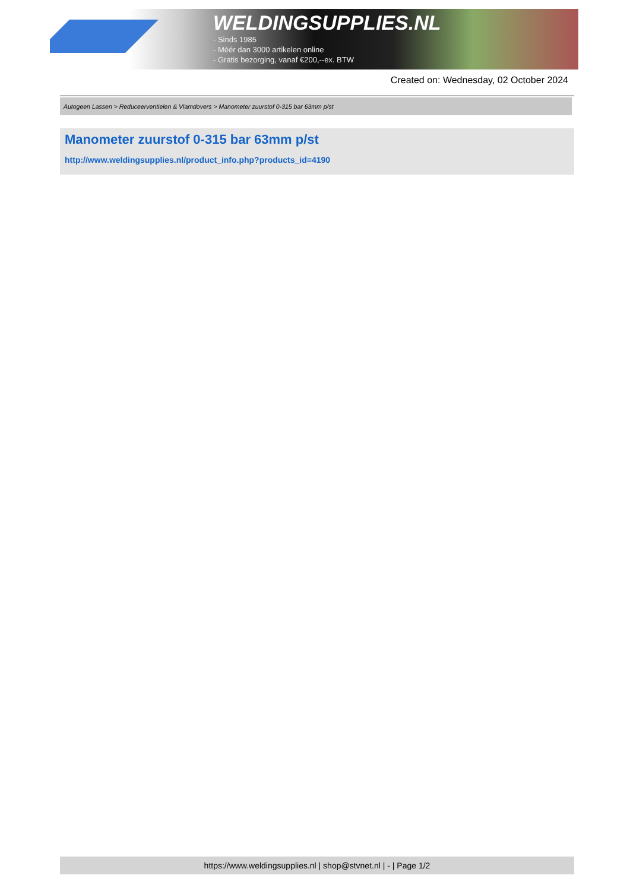WELDINGSUPPLIES.NL
- Sinds 1985
- Méér dan 3000 artikelen online
- Gratis bezorging, vanaf €200,--ex. BTW
Created on: Wednesday, 02 October 2024
Autogeen Lassen > Reduceerventielen & Vlamdovers > Manometer zuurstof 0-315 bar 63mm p/st
Manometer zuurstof 0-315 bar 63mm p/st
http://www.weldingsupplies.nl/product_info.php?products_id=4190
https://www.weldingsupplies.nl | shop@stvnet.nl | - | Page 1/2